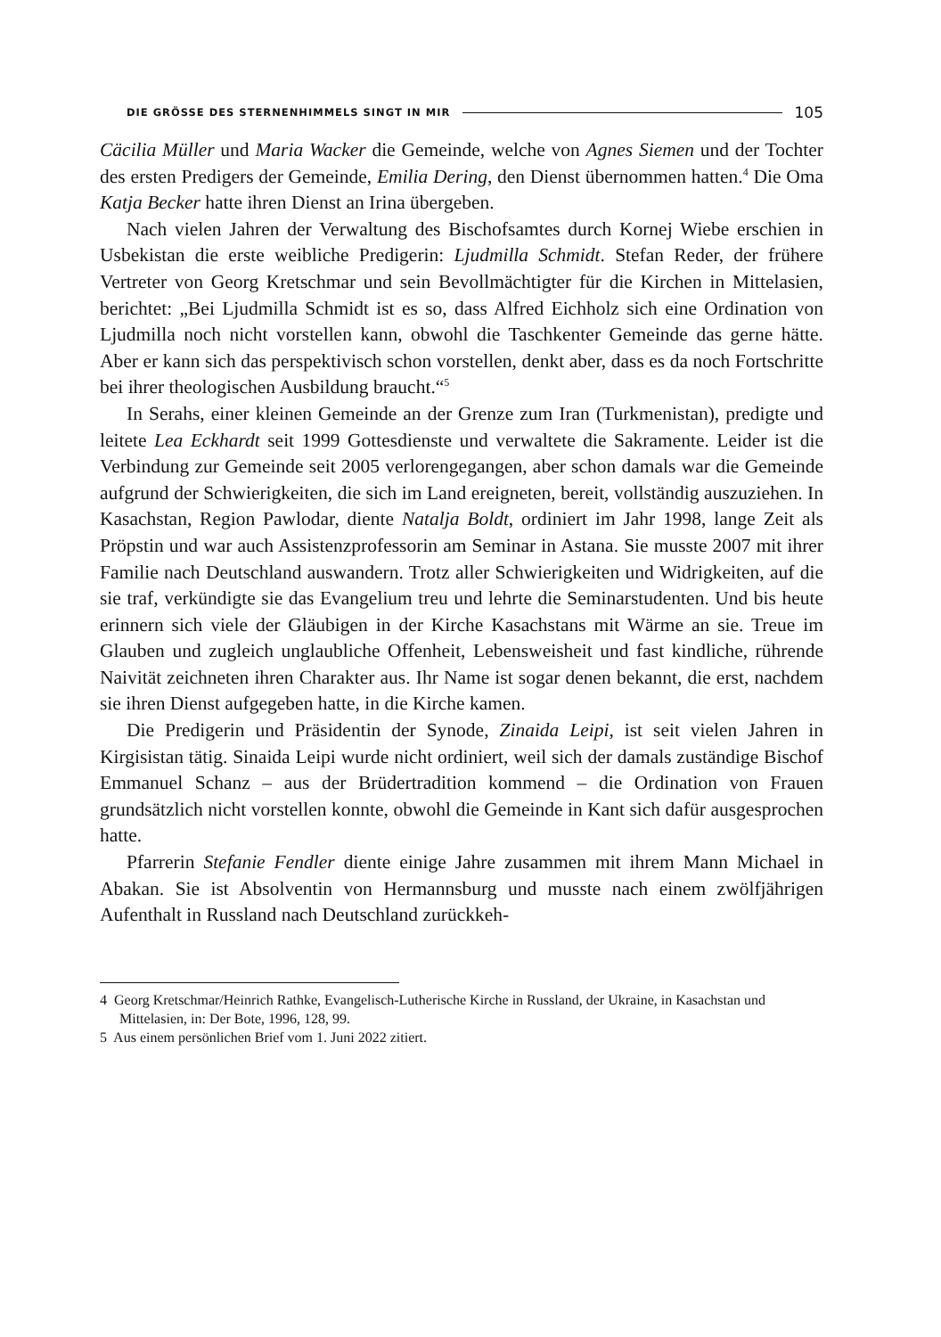DIE GRÖSSE DES STERNENHIMMELS SINGT IN MIR 105
Cäcilia Müller und Maria Wacker die Gemeinde, welche von Agnes Siemen und der Tochter des ersten Predigers der Gemeinde, Emilia Dering, den Dienst übernommen hatten.<sup>4</sup> Die Oma Katja Becker hatte ihren Dienst an Irina übergeben.
Nach vielen Jahren der Verwaltung des Bischofsamtes durch Kornej Wiebe erschien in Usbekistan die erste weibliche Predigerin: Ljudmilla Schmidt. Stefan Reder, der frühere Vertreter von Georg Kretschmar und sein Bevollmächtigter für die Kirchen in Mittelasien, berichtet: „Bei Ljudmilla Schmidt ist es so, dass Alfred Eichholz sich eine Ordination von Ljudmilla noch nicht vorstellen kann, obwohl die Taschkenter Gemeinde das gerne hätte. Aber er kann sich das perspektivisch schon vorstellen, denkt aber, dass es da noch Fortschritte bei ihrer theologischen Ausbildung braucht.“<sup>5</sup>
In Serahs, einer kleinen Gemeinde an der Grenze zum Iran (Turkmenistan), predigte und leitete Lea Eckhardt seit 1999 Gottesdienste und verwaltete die Sakramente. Leider ist die Verbindung zur Gemeinde seit 2005 verlorengegangen, aber schon damals war die Gemeinde aufgrund der Schwierigkeiten, die sich im Land ereigneten, bereit, vollständig auszuziehen. In Kasachstan, Region Pawlodar, diente Natalja Boldt, ordiniert im Jahr 1998, lange Zeit als Pröpstin und war auch Assistenzprofessorin am Seminar in Astana. Sie musste 2007 mit ihrer Familie nach Deutschland auswandern. Trotz aller Schwierigkeiten und Widrigkeiten, auf die sie traf, verkündigte sie das Evangelium treu und lehrte die Seminarstudenten. Und bis heute erinnern sich viele der Gläubigen in der Kirche Kasachstans mit Wärme an sie. Treue im Glauben und zugleich unglaubliche Offenheit, Lebensweisheit und fast kindliche, rührende Naivität zeichneten ihren Charakter aus. Ihr Name ist sogar denen bekannt, die erst, nachdem sie ihren Dienst aufgegeben hatte, in die Kirche kamen.
Die Predigerin und Präsidentin der Synode, Zinaida Leipi, ist seit vielen Jahren in Kirgisistan tätig. Sinaida Leipi wurde nicht ordiniert, weil sich der damals zuständige Bischof Emmanuel Schanz – aus der Brüdertradition kommend – die Ordination von Frauen grundsätzlich nicht vorstellen konnte, obwohl die Gemeinde in Kant sich dafür ausgesprochen hatte.
Pfarrerin Stefanie Fendler diente einige Jahre zusammen mit ihrem Mann Michael in Abakan. Sie ist Absolventin von Hermannsburg und musste nach einem zwölfjährigen Aufenthalt in Russland nach Deutschland zurückkeh-
4 Georg Kretschmar/Heinrich Rathke, Evangelisch-Lutherische Kirche in Russland, der Ukraine, in Kasachstan und Mittelasien, in: Der Bote, 1996, 128, 99.
5 Aus einem persönlichen Brief vom 1. Juni 2022 zitiert.